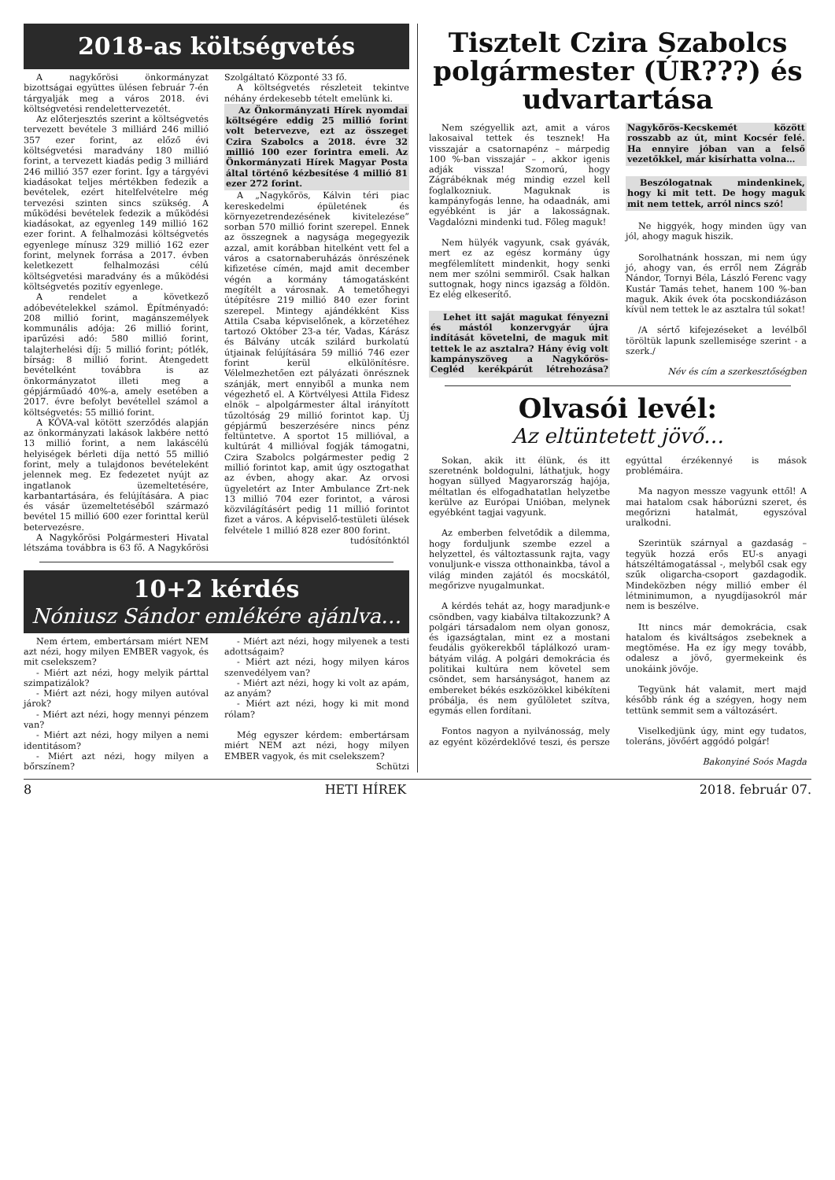2018-as költségvetés
A nagykőrösi önkormányzat bizottságai együttes ülésen február 7-én tárgyalják meg a város 2018. évi költségvetési rendelettervezetét.
Az előterjesztés szerint a költségvetés tervezett bevétele 3 milliárd 246 millió 357 ezer forint, az előző évi költségvetési maradvány 180 millió forint, a tervezett kiadás pedig 3 milliárd 246 millió 357 ezer forint. Így a tárgyévi kiadásokat teljes mértékben fedezik a bevételek, ezért hitelfelvételre még tervezési szinten sincs szükség. A működési bevételek fedezik a működési kiadásokat, az egyenleg 149 millió 162 ezer forint. A felhalmozási költségvetés egyenlege mínusz 329 millió 162 ezer forint, melynek forrása a 2017. évben keletkezett felhalmozási célú költségvetési maradvány és a működési költségvetés pozitív egyenlege.
A rendelet a következő adóbevételekkel számol. Építményadó: 208 millió forint, magánszemélyek kommunális adója: 26 millió forint, iparűzési adó: 580 millió forint, talajterhelési díj: 5 millió forint; pótlék, bírság: 8 millió forint. Átengedett bevételként továbbra is az önkormányzatot illeti meg a gépjárműadó 40%-a, amely esetében a 2017. évre befolyt bevétellel számol a költségvetés: 55 millió forint.
A KÖVA-val kötött szerződés alapján az önkormányzati lakások lakbére nettó 13 millió forint, a nem lakáscélú helyiségek bérleti díja nettó 55 millió forint, mely a tulajdonos bevételeként jelennek meg. Ez fedezetet nyújt az ingatlanok üzemeltetésére, karbantartására, és felújítására. A piac és vásár üzemeltetéséből származó bevétel 15 millió 600 ezer forinttal kerül betervezésre.
A Nagykőrösi Polgármesteri Hivatal létszáma továbbra is 63 fő. A Nagykőrösi Szolgáltató Központé 33 fő.
A költségvetés részleteit tekintve néhány érdekesebb tételt emelünk ki.
Az Önkormányzati Hírek nyomdai költségére eddig 25 millió forint volt betervezve, ezt az összeget Czira Szabolcs a 2018. évre 32 millió 100 ezer forintra emeli. Az Önkormányzati Hírek Magyar Posta által történő kézbesítése 4 millió 81 ezer 272 forint.
A „Nagykőrös, Kálvin téri piac kereskedelmi épületének és környezetrendezésének kivitelezése” sorban 570 millió forint szerepel. Ennek az összegnek a nagysága megegyezik azzal, amit korábban hitelként vett fel a város a csatornaberuházás önrészének kifizetése címén, majd amit december végén a kormány támogatásként megítélt a városnak. A temetőhegyi útépítésre 219 millió 840 ezer forint szerepel. Mintegy ajándékként Kiss Attila Csaba képviselőnek, a körzetéhez tartozó Október 23-a tér, Vadas, Kárász és Bálvány utcák szilárd burkolatú útjainak felújítására 59 millió 746 ezer forint kerül elkülönítésre. Vélelmezhetően ezt pályázati önrésznek szánják, mert ennyiből a munka nem végezhető el. A Körtvélyesi Attila Fidesz elnök – alpolgármester által irányított tűzoltóság 29 millió forintot kap. Új gépjármű beszerzésére nincs pénz feltüntetve. A sportot 15 millióval, a kultúrát 4 millióval fogják támogatni, Czira Szabolcs polgármester pedig 2 millió forintot kap, amit úgy osztogathat az évben, ahogy akar. Az orvosi ügyeletért az Inter Ambulance Zrt-nek 13 millió 704 ezer forintot, a városi közvilágításért pedig 11 millió forintot fizet a város. A képviselő-testületi ülések felvétele 1 millió 828 ezer 800 forint.
tudósítónktól
10+2 kérdés
Nóniusz Sándor emlékére ajánlva…
Nem értem, embertársam miért NEM azt nézi, hogy milyen EMBER vagyok, és mit cselekszem?
- Miért azt nézi, hogy melyik párttal szimpatizálok?
- Miért azt nézi, hogy milyen autóval járok?
- Miért azt nézi, hogy mennyi pénzem van?
- Miért azt nézi, hogy milyen a nemi identitásom?
- Miért azt nézi, hogy milyen a bőrszínem?
- Miért azt nézi, hogy milyenek a testi adottságaim?
- Miért azt nézi, hogy milyen káros szenvedélyem van?
- Miért azt nézi, hogy ki volt az apám, az anyám?
- Miért azt nézi, hogy ki mit mond rólam?
Még egyszer kérdem: embertársam miért NEM azt nézi, hogy milyen EMBER vagyok, és mit cselekszem?
Schützi
Tisztelt Czira Szabolcs polgármester (ÚR???) és udvartartása
Nem szégyellik azt, amit a város lakosaival tettek és tesznek! Ha visszajár a csatornapénz – márpedig 100 %-ban visszajár – , akkor igenis adják vissza! Szomorú, hogy Zágrábéknak még mindig ezzel kell foglalkozniuk. Maguknak is kampányfogás lenne, ha odaadnák, ami egyébként is jár a lakosságnak. Vagdalózni mindenki tud. Főleg maguk!
Nem hülyék vagyunk, csak gyávák, mert ez az egész kormány úgy megfélemlített mindenkit, hogy senki nem mer szólni semmiről. Csak halkan suttognak, hogy nincs igazság a földön. Ez elég elkeserítő.
Lehet itt saját magukat fényezni és mástól konzervgyár újra indítását követelni, de maguk mit tettek le az asztalra? Hány évig volt kampányszöveg a Nagykőrös-Cegléd kerékpárút létrehozása? Nagykőrös-Kecskemét között rosszabb az út, mint Kocsér felé. Ha ennyire jóban van a felső vezetőkkel, már kisírhatta volna…
Beszólogatnak mindenkinek, hogy ki mit tett. De hogy maguk mit nem tettek, arról nincs szó!
Ne higgyék, hogy minden ügy van jól, ahogy maguk hiszik.
Sorolhatnánk hosszan, mi nem úgy jó, ahogy van, és erről nem Zágráb Nándor, Tornyi Béla, László Ferenc vagy Kustár Tamás tehet, hanem 100 %-ban maguk. Akik évek óta pocskondiázáson kívül nem tettek le az asztalra túl sokat!
/A sértő kifejezéseket a levélből töröltük lapunk szellemisége szerint - a szerk./
Név és cím a szerkesztőségben
Olvasói levél:
Az eltüntetett jövő…
Sokan, akik itt élünk, és itt szeretnénk boldogulni, láthatjuk, hogy hogyan süllyed Magyarország hajója, méltatlan és elfogadhatatlan helyzetbe kerülve az Európai Unióban, melynek egyébként tagjai vagyunk.
Az emberben felvetődik a dilemma, hogy forduljunk szembe ezzel a helyzettel, és változtassunk rajta, vagy vonuljunk-e vissza otthonainkba, távol a világ minden zajától és mocskától, megőrizve nyugalmunkat.
A kérdés tehát az, hogy maradjunk-e csöndben, vagy kiabálva tiltakozzunk? A polgári társadalom nem olyan gonosz, és igazságtalan, mint ez a mostani feudális gyökerekből táplálkozó uram-bátyám világ. A polgári demokrácia és politikai kultúra nem követel sem csöndet, sem harsányságot, hanem az embereket békés eszközökkel kibékíteni próbálja, és nem gyűlöletet szítva, egymás ellen fordítani.
Fontos nagyon a nyilvánosság, mely az egyént közérdeklővé teszi, és persze egyúttal érzékennyé is mások problémáira.
Ma nagyon messze vagyunk ettől! A mai hatalom csak háborúzni szeret, és megőrizni hatalmát, egyszóval uralkodni.
Szerintük szárnyal a gazdaság – tegyük hozzá erős EU-s anyagi hátszéltámogatással -, melyből csak egy szűk oligarcha-csoport gazdagodik. Mindeközben négy millió ember él létminimumon, a nyugdíjasokról már nem is beszélve.
Itt nincs már demokrácia, csak hatalom és kiváltságos zsebeknek a megtömése. Ha ez így megy tovább, odalesz a jövő, gyermekeink és unokáink jövője.
Tegyünk hát valamit, mert majd később ránk ég a szégyen, hogy nem tettünk semmit sem a változásért.
Viselkedjünk úgy, mint egy tudatos, toleráns, jövőért aggódó polgár!
Bakonyiné Soós Magda
8 HETI HÍREK 2018. február 07.